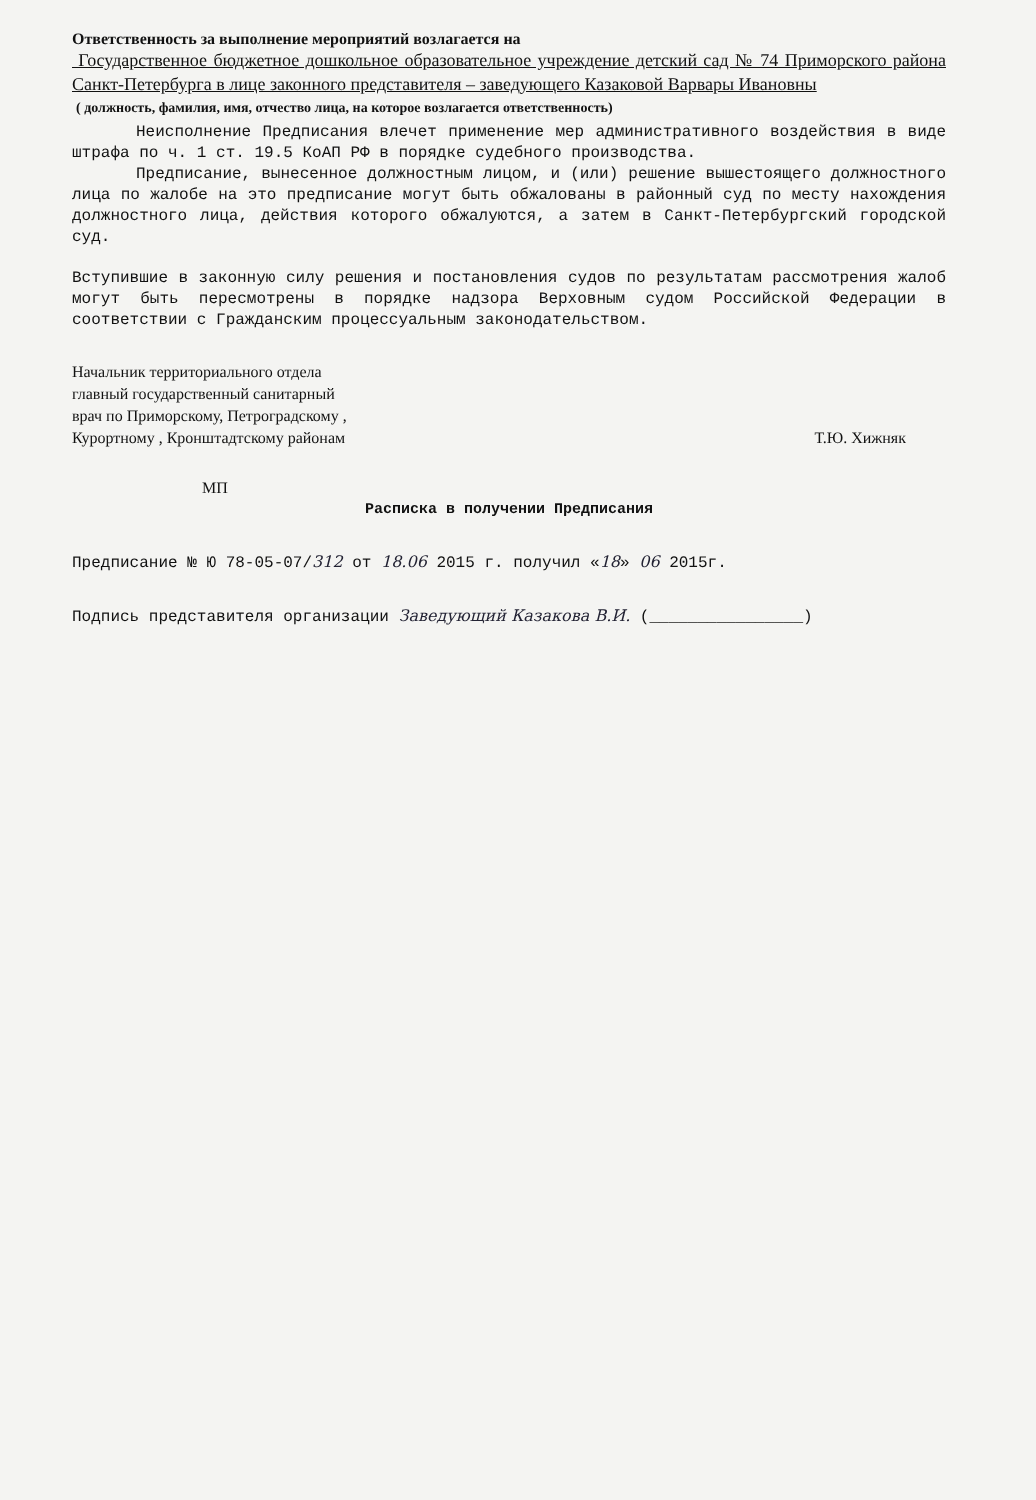Ответственность за выполнение мероприятий возлагается на
Государственное бюджетное дошкольное образовательное учреждение детский сад № 74 Приморского района Санкт-Петербурга в лице законного представителя – заведующего Казаковой Варвары Ивановны
( должность, фамилия, имя, отчество лица, на которое возлагается ответственность)
Неисполнение Предписания влечет применение мер административного воздействия в виде штрафа по ч. 1 ст. 19.5 КоАП РФ в порядке судебного производства.
Предписание, вынесенное должностным лицом, и (или) решение вышестоящего должностного лица по жалобе на это предписание могут быть обжалованы в районный суд по месту нахождения должностного лица, действия которого обжалуются, а затем в Санкт-Петербургский городской суд.
Вступившие в законную силу решения и постановления судов по результатам рассмотрения жалоб могут быть пересмотрены в порядке надзора Верховным судом Российской Федерации в соответствии с Гражданским процессуальным законодательством.
Начальник территориального отдела
главный государственный санитарный
врач по Приморскому, Петроградскому ,
Курортному , Кронштадтскому районам
Т.Ю. Хижняк
МП
Расписка в получении Предписания
Предписание № Ю 78-05-07/312 от 18.06 2015 г. получил «18» 06 2015г.
Подпись представителя организации Заведующий Казакова В.И. (________________)